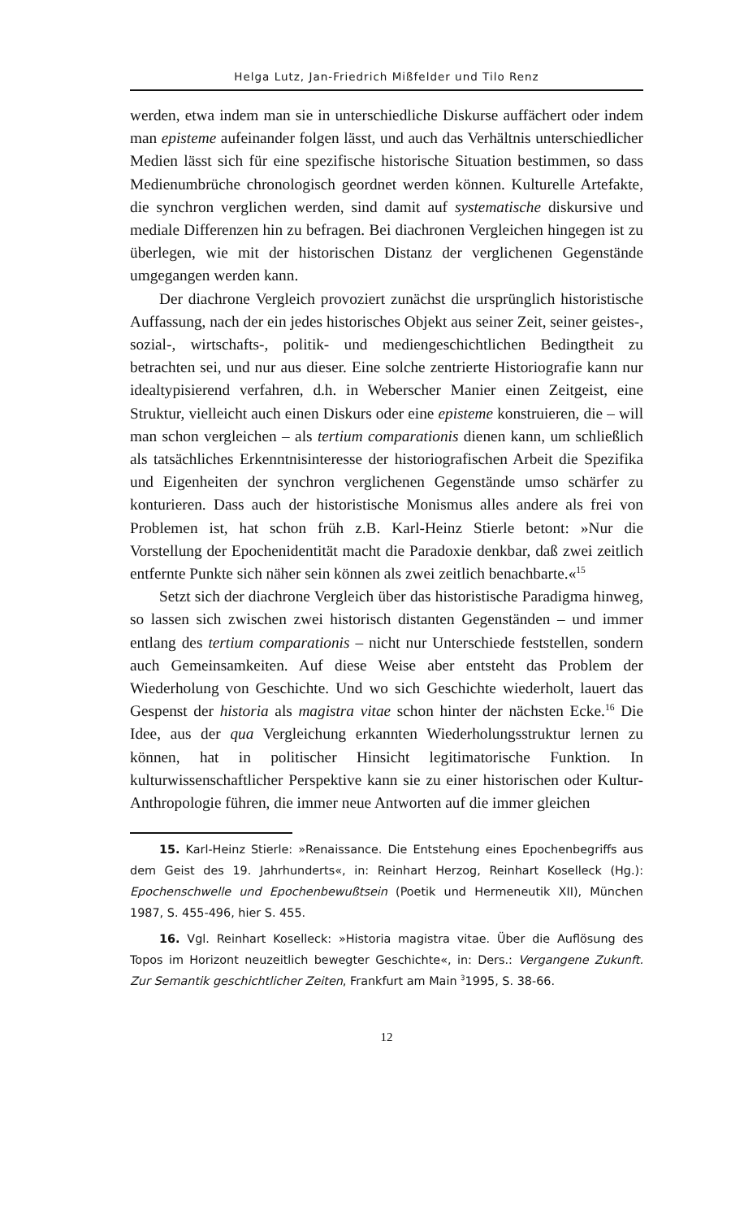Helga Lutz, Jan-Friedrich Mißfelder und Tilo Renz
werden, etwa indem man sie in unterschiedliche Diskurse auffächert oder indem man episteme aufeinander folgen lässt, und auch das Verhältnis unterschiedlicher Medien lässt sich für eine spezifische historische Situation bestimmen, so dass Medienumbrüche chronologisch geordnet werden können. Kulturelle Artefakte, die synchron verglichen werden, sind damit auf systematische diskursive und mediale Differenzen hin zu befragen. Bei diachronen Vergleichen hingegen ist zu überlegen, wie mit der historischen Distanz der verglichenen Gegenstände umgegangen werden kann.
Der diachrone Vergleich provoziert zunächst die ursprünglich historistische Auffassung, nach der ein jedes historisches Objekt aus seiner Zeit, seiner geistes-, sozial-, wirtschafts-, politik- und mediengeschichtlichen Bedingtheit zu betrachten sei, und nur aus dieser. Eine solche zentrierte Historiografie kann nur idealtypisierend verfahren, d.h. in Weberscher Manier einen Zeitgeist, eine Struktur, vielleicht auch einen Diskurs oder eine episteme konstruieren, die – will man schon vergleichen – als tertium comparationis dienen kann, um schließlich als tatsächliches Erkenntnisinteresse der historiografischen Arbeit die Spezifika und Eigenheiten der synchron verglichenen Gegenstände umso schärfer zu konturieren. Dass auch der historistische Monismus alles andere als frei von Problemen ist, hat schon früh z.B. Karl-Heinz Stierle betont: »Nur die Vorstellung der Epochenidentität macht die Paradoxie denkbar, daß zwei zeitlich entfernte Punkte sich näher sein können als zwei zeitlich benachbarte.«<sup>15</sup>
Setzt sich der diachrone Vergleich über das historistische Paradigma hinweg, so lassen sich zwischen zwei historisch distanten Gegenständen – und immer entlang des tertium comparationis – nicht nur Unterschiede feststellen, sondern auch Gemeinsamkeiten. Auf diese Weise aber entsteht das Problem der Wiederholung von Geschichte. Und wo sich Geschichte wiederholt, lauert das Gespenst der historia als magistra vitae schon hinter der nächsten Ecke.<sup>16</sup> Die Idee, aus der qua Vergleichung erkannten Wiederholungsstruktur lernen zu können, hat in politischer Hinsicht legitimatorische Funktion. In kulturwissenschaftlicher Perspektive kann sie zu einer historischen oder Kultur-Anthropologie führen, die immer neue Antworten auf die immer gleichen
15. Karl-Heinz Stierle: »Renaissance. Die Entstehung eines Epochenbegriffs aus dem Geist des 19. Jahrhunderts«, in: Reinhart Herzog, Reinhart Koselleck (Hg.): Epochenschwelle und Epochenbewußtsein (Poetik und Hermeneutik XII), München 1987, S. 455-496, hier S. 455.
16. Vgl. Reinhart Koselleck: »Historia magistra vitae. Über die Auflösung des Topos im Horizont neuzeitlich bewegter Geschichte«, in: Ders.: Vergangene Zukunft. Zur Semantik geschichtlicher Zeiten, Frankfurt am Main <sup>3</sup>1995, S. 38-66.
12